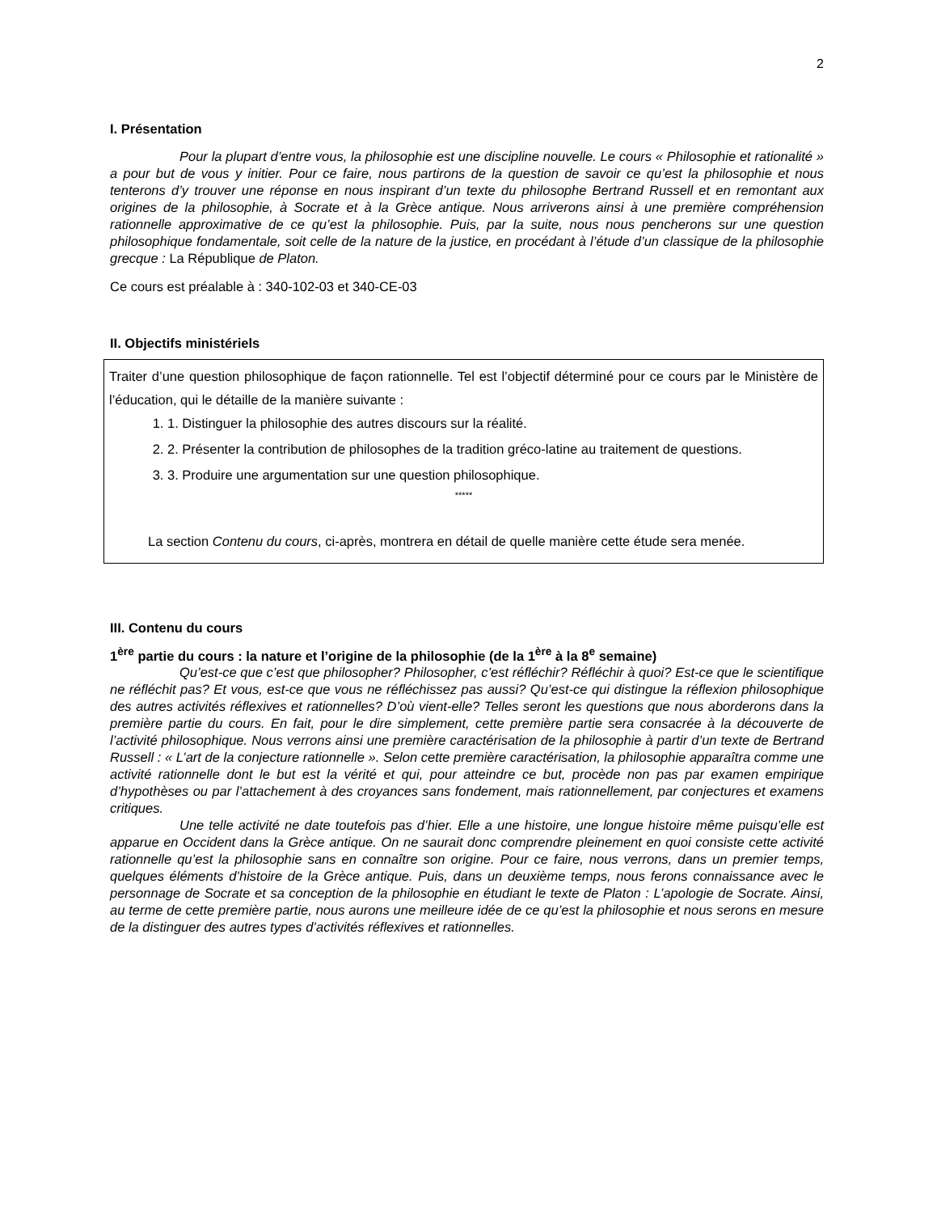2
I. Présentation
Pour la plupart d’entre vous, la philosophie est une discipline nouvelle. Le cours « Philosophie et rationalité » a pour but de vous y initier. Pour ce faire, nous partirons de la question de savoir ce qu’est la philosophie et nous tenterons d’y trouver une réponse en nous inspirant d’un texte du philosophe Bertrand Russell et en remontant aux origines de la philosophie, à Socrate et à la Grèce antique. Nous arriverons ainsi à une première compréhension rationnelle approximative de ce qu’est la philosophie. Puis, par la suite, nous nous pencherons sur une question philosophique fondamentale, soit celle de la nature de la justice, en procédant à l’étude d’un classique de la philosophie grecque : La République de Platon.
Ce cours est préalable à : 340-102-03 et 340-CE-03
II. Objectifs ministériels
Traiter d’une question philosophique de façon rationnelle. Tel est l’objectif déterminé pour ce cours par le Ministère de l’éducation, qui le détaille de la manière suivante :
1. 1. Distinguer la philosophie des autres discours sur la réalité.
2. 2. Présenter la contribution de philosophes de la tradition gréco-latine au traitement de questions.
3. 3. Produire une argumentation sur une question philosophique.
*****
La section Contenu du cours, ci-après, montrera en détail de quelle manière cette étude sera menée.
III. Contenu du cours
1<sup>ère</sup> partie du cours : la nature et l’origine de la philosophie (de la 1<sup>ère</sup> à la 8<sup>e</sup> semaine)
Qu’est-ce que c’est que philosopher? Philosopher, c’est réfléchir? Réfléchir à quoi? Est-ce que le scientifique ne réfléchit pas? Et vous, est-ce que vous ne réfléchissez pas aussi? Qu’est-ce qui distingue la réflexion philosophique des autres activités réflexives et rationnelles? D’où vient-elle? Telles seront les questions que nous aborderons dans la première partie du cours. En fait, pour le dire simplement, cette première partie sera consacrée à la découverte de l’activité philosophique. Nous verrons ainsi une première caractérisation de la philosophie à partir d’un texte de Bertrand Russell : « L’art de la conjecture rationnelle ». Selon cette première caractérisation, la philosophie apparaîtra comme une activité rationnelle dont le but est la vérité et qui, pour atteindre ce but, procède non pas par examen empirique d’hypothèses ou par l’attachement à des croyances sans fondement, mais rationnellement, par conjectures et examens critiques.
Une telle activité ne date toutefois pas d’hier. Elle a une histoire, une longue histoire même puisqu’elle est apparue en Occident dans la Grèce antique. On ne saurait donc comprendre pleinement en quoi consiste cette activité rationnelle qu’est la philosophie sans en connaître son origine. Pour ce faire, nous verrons, dans un premier temps, quelques éléments d’histoire de la Grèce antique. Puis, dans un deuxième temps, nous ferons connaissance avec le personnage de Socrate et sa conception de la philosophie en étudiant le texte de Platon : L’apologie de Socrate. Ainsi, au terme de cette première partie, nous aurons une meilleure idée de ce qu’est la philosophie et nous serons en mesure de la distinguer des autres types d’activités réflexives et rationnelles.